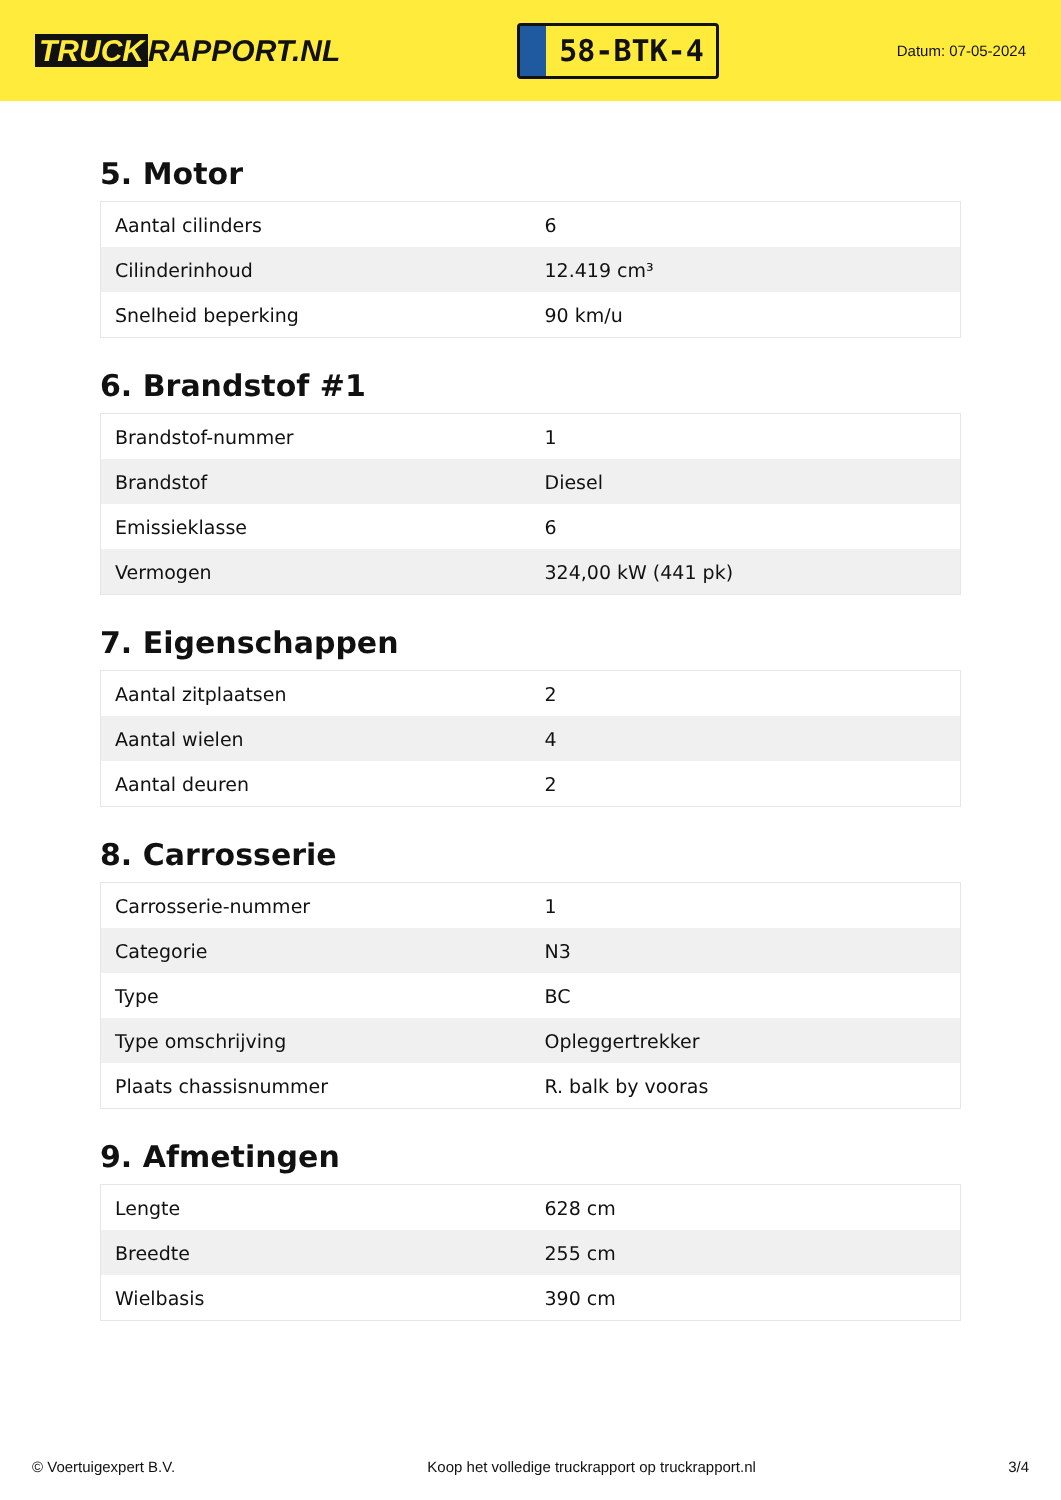TRUCK RAPPORT.NL
58-BTK-4
Datum: 07-05-2024
5. Motor
| Aantal cilinders | 6 |
| Cilinderinhoud | 12.419 cm³ |
| Snelheid beperking | 90 km/u |
6. Brandstof #1
| Brandstof-nummer | 1 |
| Brandstof | Diesel |
| Emissieklasse | 6 |
| Vermogen | 324,00 kW (441 pk) |
7. Eigenschappen
| Aantal zitplaatsen | 2 |
| Aantal wielen | 4 |
| Aantal deuren | 2 |
8. Carrosserie
| Carrosserie-nummer | 1 |
| Categorie | N3 |
| Type | BC |
| Type omschrijving | Opleggertrekker |
| Plaats chassisnummer | R. balk by vooras |
9. Afmetingen
| Lengte | 628 cm |
| Breedte | 255 cm |
| Wielbasis | 390 cm |
© Voertuigexpert B.V. Koop het volledige truckrapport op truckrapport.nl 3/4